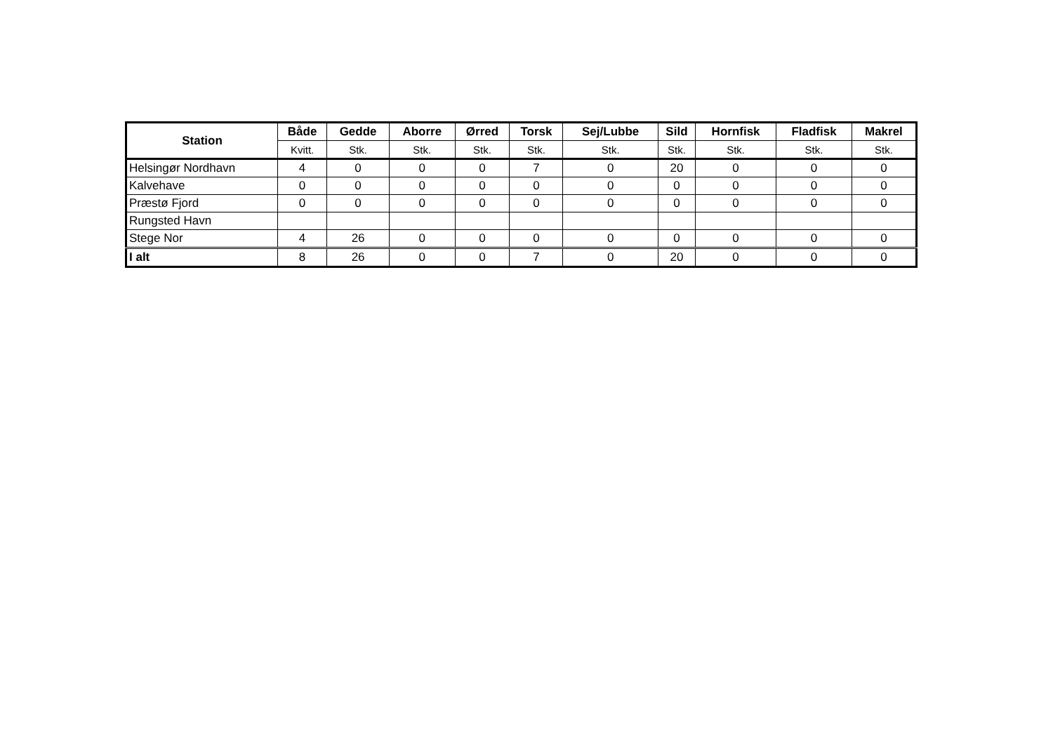| Station | Både | Gedde | Aborre | Ørred | Torsk | Sej/Lubbe | Sild | Hornfisk | Fladfisk | Makrel |
| --- | --- | --- | --- | --- | --- | --- | --- | --- | --- | --- |
| | Kvitt. | Stk. | Stk. | Stk. | Stk. | Stk. | Stk. | Stk. | Stk. | Stk. |
| Helsingør Nordhavn | 4 | 0 | 0 | 0 | 7 | 0 | 20 | 0 | 0 | 0 |
| Kalvehave | 0 | 0 | 0 | 0 | 0 | 0 | 0 | 0 | 0 | 0 |
| Præstø Fjord | 0 | 0 | 0 | 0 | 0 | 0 | 0 | 0 | 0 | 0 |
| Rungsted Havn | | | | | | | | | | |
| Stege Nor | 4 | 26 | 0 | 0 | 0 | 0 | 0 | 0 | 0 | 0 |
| I alt | 8 | 26 | 0 | 0 | 7 | 0 | 20 | 0 | 0 | 0 |